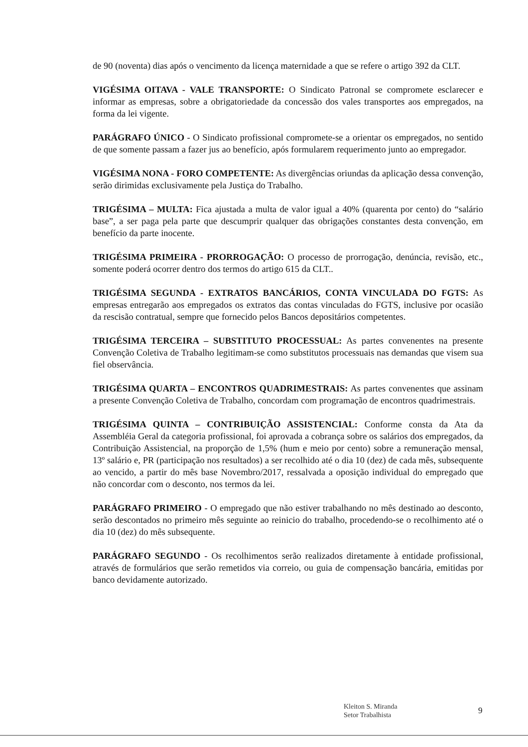de 90 (noventa) dias após o vencimento da licença maternidade a que se refere o artigo 392 da CLT.
VIGÉSIMA OITAVA - VALE TRANSPORTE: O Sindicato Patronal se compromete esclarecer e informar as empresas, sobre a obrigatoriedade da concessão dos vales transportes aos empregados, na forma da lei vigente.
PARÁGRAFO ÚNICO - O Sindicato profissional compromete-se a orientar os empregados, no sentido de que somente passam a fazer jus ao benefício, após formularem requerimento junto ao empregador.
VIGÉSIMA NONA - FORO COMPETENTE: As divergências oriundas da aplicação dessa convenção, serão dirimidas exclusivamente pela Justiça do Trabalho.
TRIGÉSIMA – MULTA: Fica ajustada a multa de valor igual a 40% (quarenta por cento) do “salário base”, a ser paga pela parte que descumprir qualquer das obrigações constantes desta convenção, em benefício da parte inocente.
TRIGÉSIMA PRIMEIRA - PRORROGAÇÃO: O processo de prorrogação, denúncia, revisão, etc., somente poderá ocorrer dentro dos termos do artigo 615 da CLT..
TRIGÉSIMA SEGUNDA - EXTRATOS BANCÁRIOS, CONTA VINCULADA DO FGTS: As empresas entregarão aos empregados os extratos das contas vinculadas do FGTS, inclusive por ocasião da rescisão contratual, sempre que fornecido pelos Bancos depositários competentes.
TRIGÉSIMA TERCEIRA – SUBSTITUTO PROCESSUAL: As partes convenentes na presente Convenção Coletiva de Trabalho legitimam-se como substitutos processuais nas demandas que visem sua fiel observância.
TRIGÉSIMA QUARTA – ENCONTROS QUADRIMESTRAIS: As partes convenentes que assinam a presente Convenção Coletiva de Trabalho, concordam com programação de encontros quadrimestrais.
TRIGÉSIMA QUINTA – CONTRIBUIÇÃO ASSISTENCIAL: Conforme consta da Ata da Assembléia Geral da categoria profissional, foi aprovada a cobrança sobre os salários dos empregados, da Contribuição Assistencial, na proporção de 1,5% (hum e meio por cento) sobre a remuneração mensal, 13º salário e, PR (participação nos resultados) a ser recolhido até o dia 10 (dez) de cada mês, subsequente ao vencido, a partir do mês base Novembro/2017, ressalvada a oposição individual do empregado que não concordar com o desconto, nos termos da lei.
PARÁGRAFO PRIMEIRO - O empregado que não estiver trabalhando no mês destinado ao desconto, serão descontados no primeiro mês seguinte ao reinicio do trabalho, procedendo-se o recolhimento até o dia 10 (dez) do mês subsequente.
PARÁGRAFO SEGUNDO - Os recolhimentos serão realizados diretamente à entidade profissional, através de formulários que serão remetidos via correio, ou guia de compensação bancária, emitidas por banco devidamente autorizado.
Kleiton S. Miranda
Setor Trabalhista
9